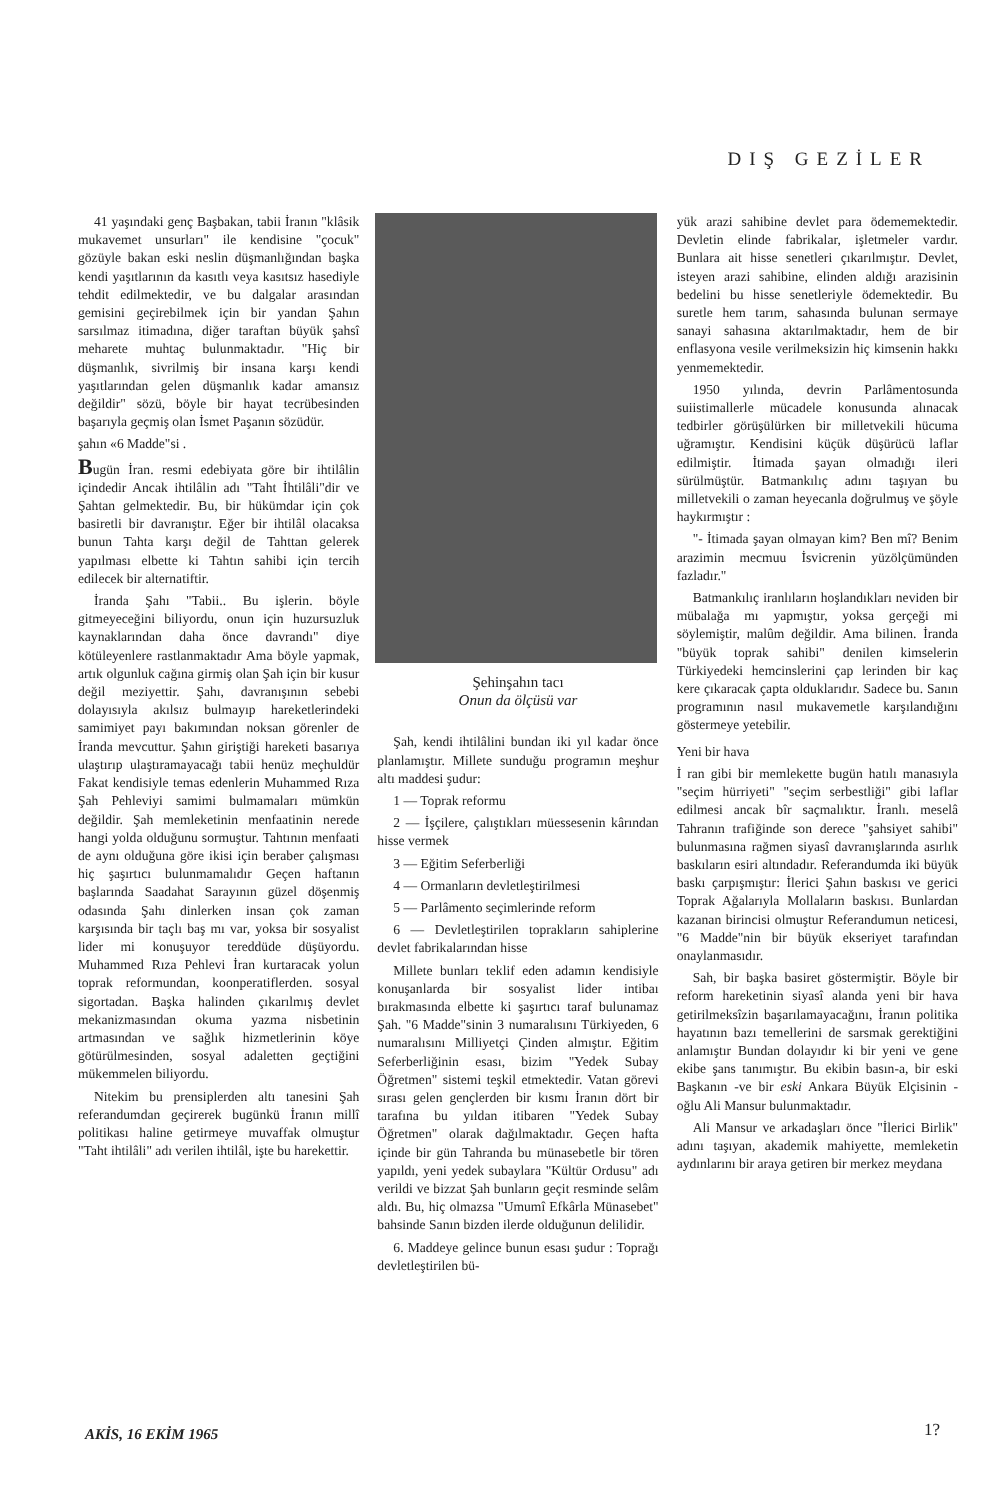DIŞ GEZİLER
41 yaşındaki genç Başbakan, tabii İranın "klâsik mukavemet unsurları" ile kendisine "çocuk" gözüyle bakan eski neslin düşmanlığından başka kendi yaşıtlarının da kasıtlı veya kasıtsız hasediyle tehdit edilmektedir, ve bu dalgalar arasından gemisini geçirebilmek için bir yandan Şahın sarsılmaz itimadına, diğer taraftan büyük şahsî meharete muhtaç bulunmaktadır. "Hiç bir düşmanlık, sivrilmiş bir insana karşı kendi yaşıtlarından gelen düşmanlık kadar amansız değildir" sözü, böyle bir hayat tecrübesinden başarıyla geçmiş olan İsmet Paşanın sözüdür.
şahın «6 Madde"si .
Bugün İran. resmi edebiyata göre bir ihtilâlin içindedir Ancak ihtilâlin adı "Taht İhtilâli"dir ve Şahtan gelmektedir. Bu, bir hükümdar için çok basiretli bir davranıştır. Eğer bir ihtilâl olacaksa bunun Tahta karşı değil de Tahttan gelerek yapılması elbette ki Tahtın sahibi için tercih edilecek bir alternatiftir.
İranda Şahı "Tabii.. Bu işlerin. böyle gitmeyeceğini biliyordu, onun için huzursuzluk kaynaklarından daha önce davrandı" diye kötüleyenlere rastlanmaktadır Ama böyle yapmak, artık olgunluk cağına girmiş olan Şah için bir kusur değil meziyettir. Şahı, davranışının sebebi dolayısıyla akılsız bulmayıp hareketlerindeki samimiyet payı bakımından noksan görenler de İranda mevcuttur. Şahın giriştiği hareketi basarıya ulaştırıp ulaştıramayacağı tabii henüz meçhuldür Fakat kendisiyle temas edenlerin Muhammed Rıza Şah Pehleviyi samimi bulmamaları mümkün değildir. Şah memleketinin menfaatinin nerede hangi yolda olduğunu sormuştur. Tahtının menfaati de aynı olduğuna göre ikisi için beraber çalışması hiç şaşırtıcı bulunmamalıdır Geçen haftanın başlarında Saadahat Sarayının güzel döşenmiş odasında Şahı dinlerken insan çok zaman karşısında bir taçlı baş mı var, yoksa bir sosyalist lider mi konuşuyor tereddüde düşüyordu. Muhammed Rıza Pehlevi İran kurtaracak yolun toprak reformundan, koonperatiflerden. sosyal sigortadan. Başka halinden çıkarılmış devlet mekanizmasından okuma yazma nisbetinin artmasından ve sağlık hizmetlerinin köye götürülmesinden, sosyal adaletten geçtiğini mükemmelen biliyordu.
Nitekim bu prensiplerden altı tanesini Şah referandumdan geçirerek bugünkü İranın millî politikası haline getirmeye muvaffak olmuştur "Taht ihtilâli" adı verilen ihtilâl, işte bu harekettir.
Şehinşahın tacı
Onun da ölçüsü var
Şah, kendi ihtilâlini bundan iki yıl kadar önce planlamıştır. Millete sunduğu programın meşhur altı maddesi şudur:
1 — Toprak reformu
2 — İşçilere, çalıştıkları müessesenin kârından hisse vermek
3 — Eğitim Seferberliği
4 — Ormanların devletleştirilmesi
5 — Parlâmento seçimlerinde reform
6 — Devletleştirilen toprakların sahiplerine devlet fabrikalarından hisse
Millete bunları teklif eden adamın kendisiyle konuşanlarda bir sosyalist lider intibaı bırakmasında elbette ki şaşırtıcı taraf bulunamaz Şah. "6 Madde"sinin 3 numaralısını Türkiyeden, 6 numaralısını Milliyetçi Çinden almıştır. Eğitim Seferberliğinin esası, bizim "Yedek Subay Öğretmen" sistemi teşkil etmektedir. Vatan görevi sırası gelen gençlerden bir kısmı İranın dört bir tarafına bu yıldan itibaren "Yedek Subay Öğretmen" olarak dağılmaktadır. Geçen hafta içinde bir gün Tahranda bu münasebetle bir tören yapıldı, yeni yedek subaylara "Kültür Ordusu" adı verildi ve bizzat Şah bunların geçit resminde selâm aldı. Bu, hiç olmazsa "Umumî Efkârla Münasebet" bahsinde Sanın bizden ilerde olduğunun delilidir.
6. Maddeye gelince bunun esası şudur : Toprağı devletleştirilen bü-
yük arazi sahibine devlet para ödememektedir. Devletin elinde fabrikalar, işletmeler vardır. Bunlara ait hisse senetleri çıkarılmıştır. Devlet, isteyen arazi sahibine, elinden aldığı arazisinin bedelini bu hisse senetleriyle ödemektedir. Bu suretle hem tarım, sahasında bulunan sermaye sanayi sahasına aktarılmaktadır, hem de bir enflasyona vesile verilmeksizin hiç kimsenin hakkı yenmemektedir.
1950 yılında, devrin Parlâmentosunda suiistimallerle mücadele konusunda alınacak tedbirler görüşülürken bir milletvekili hücuma uğramıştır. Kendisini küçük düşürücü laflar edilmiştir. İtimada şayan olmadığı ileri sürülmüştür. Batmankılıç adını taşıyan bu milletvekili o zaman heyecanla doğrulmuş ve şöyle haykırmıştır :
"- İtimada şayan olmayan kim? Ben mî? Benim arazimin mecmuu İsvicrenin yüzölçümünden fazladır."
Batmankılıç iranlıların hoşlandıkları neviden bir mübalağa mı yapmıştır, yoksa gerçeği mi söylemiştir, malûm değildir. Ama bilinen. İranda "büyük toprak sahibi" denilen kimselerin Türkiyedeki hemcinslerini çap lerinden bir kaç kere çıkaracak çapta olduklarıdır. Sadece bu. Sanın programının nasıl mukavemetle karşılandığını göstermeye yetebilir.
Yeni bir hava
İ ran gibi bir memlekette bugün hatılı manasıyla "seçim hürriyeti" "seçim serbestliği" gibi laflar edilmesi ancak bîr saçmalıktır. İranlı. meselâ Tahranın trafiğinde son derece "şahsiyet sahibi" bulunmasına rağmen siyasî davranışlarında asırlık baskıların esiri altındadır. Referandumda iki büyük baskı çarpışmıştır: İlerici Şahın baskısı ve gerici Toprak Ağalarıyla Mollaların baskısı. Bunlardan kazanan birincisi olmuştur Referandumun neticesi, "6 Madde"nin bir büyük ekseriyet tarafından onaylanmasıdır.
Sah, bir başka basiret göstermiştir. Böyle bir reform hareketinin siyasî alanda yeni bir hava getirilmeksîzin başarılamayacağını, İranın politika hayatının bazı temellerini de sarsmak gerektiğini anlamıştır Bundan dolayıdır ki bir yeni ve gene ekibe şans tanımıştır. Bu ekibin basın-a, bir eski Başkanın -ve bir eski Ankara Büyük Elçisinin - oğlu Ali Mansur bulunmaktadır.
Ali Mansur ve arkadaşları önce "İlerici Birlik" adını taşıyan, akademik mahiyette, memleketin aydınlarını bir araya getiren bir merkez meydana
AKİS, 16 EKİM 1965 1?